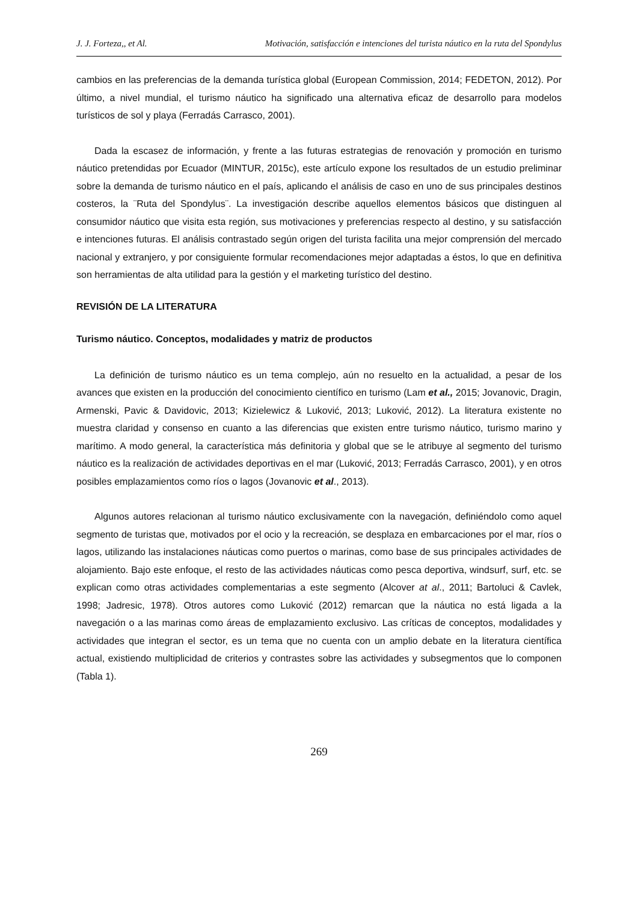J. J. Forteza,, et Al. Motivación, satisfacción e intenciones del turista náutico en la ruta del Spondylus
cambios en las preferencias de la demanda turística global (European Commission, 2014; FEDETON, 2012). Por último, a nivel mundial, el turismo náutico ha significado una alternativa eficaz de desarrollo para modelos turísticos de sol y playa (Ferradás Carrasco, 2001).
Dada la escasez de información, y frente a las futuras estrategias de renovación y promoción en turismo náutico pretendidas por Ecuador (MINTUR, 2015c), este artículo expone los resultados de un estudio preliminar sobre la demanda de turismo náutico en el país, aplicando el análisis de caso en uno de sus principales destinos costeros, la ¨Ruta del Spondylus¨. La investigación describe aquellos elementos básicos que distinguen al consumidor náutico que visita esta región, sus motivaciones y preferencias respecto al destino, y su satisfacción e intenciones futuras. El análisis contrastado según origen del turista facilita una mejor comprensión del mercado nacional y extranjero, y por consiguiente formular recomendaciones mejor adaptadas a éstos, lo que en definitiva son herramientas de alta utilidad para la gestión y el marketing turístico del destino.
REVISIÓN DE LA LITERATURA
Turismo náutico. Conceptos, modalidades y matriz de productos
La definición de turismo náutico es un tema complejo, aún no resuelto en la actualidad, a pesar de los avances que existen en la producción del conocimiento científico en turismo (Lam et al., 2015; Jovanovic, Dragin, Armenski, Pavic & Davidovic, 2013; Kizielewicz & Luković, 2013; Luković, 2012). La literatura existente no muestra claridad y consenso en cuanto a las diferencias que existen entre turismo náutico, turismo marino y marítimo. A modo general, la característica más definitoria y global que se le atribuye al segmento del turismo náutico es la realización de actividades deportivas en el mar (Luković, 2013; Ferradás Carrasco, 2001), y en otros posibles emplazamientos como ríos o lagos (Jovanovic et al., 2013).
Algunos autores relacionan al turismo náutico exclusivamente con la navegación, definiéndolo como aquel segmento de turistas que, motivados por el ocio y la recreación, se desplaza en embarcaciones por el mar, ríos o lagos, utilizando las instalaciones náuticas como puertos o marinas, como base de sus principales actividades de alojamiento. Bajo este enfoque, el resto de las actividades náuticas como pesca deportiva, windsurf, surf, etc. se explican como otras actividades complementarias a este segmento (Alcover at al., 2011; Bartoluci & Cavlek, 1998; Jadresic, 1978). Otros autores como Luković (2012) remarcan que la náutica no está ligada a la navegación o a las marinas como áreas de emplazamiento exclusivo. Las críticas de conceptos, modalidades y actividades que integran el sector, es un tema que no cuenta con un amplio debate en la literatura científica actual, existiendo multiplicidad de criterios y contrastes sobre las actividades y subsegmentos que lo componen (Tabla 1).
269